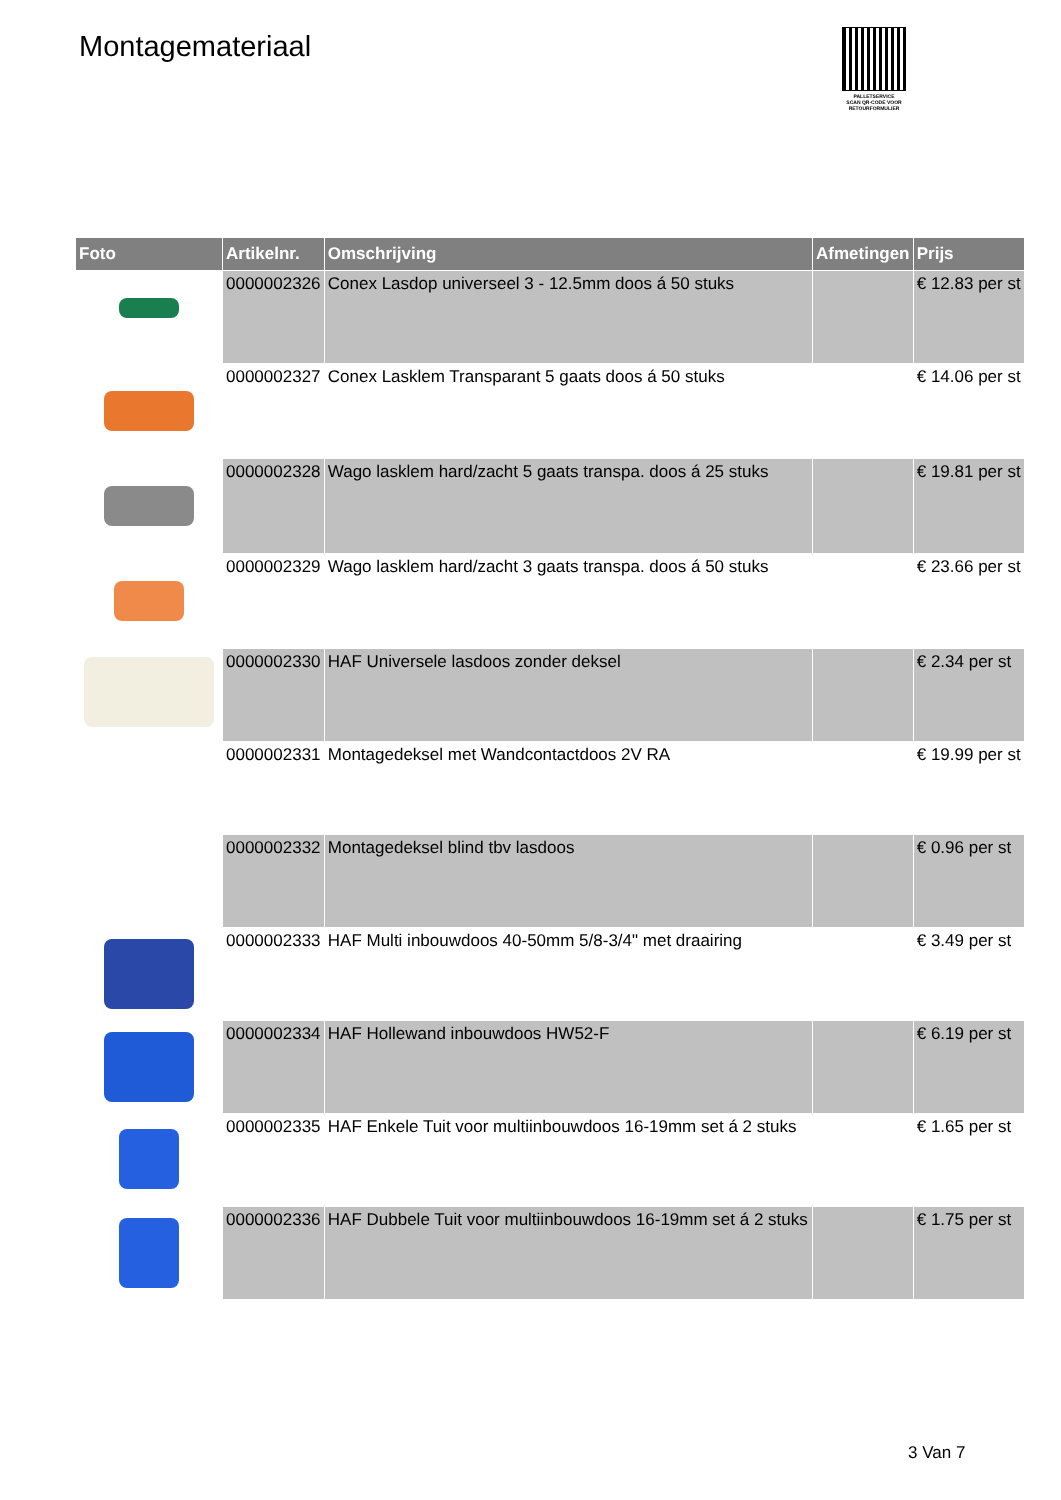Montagemateriaal
PALLETSERVICE
SCAN QR-CODE VOOR RETOURFORMULIER
| Foto | Artikelnr. | Omschrijving | Afmetingen | Prijs |
| --- | --- | --- | --- | --- |
| | 0000002326 | Conex Lasdop universeel 3 - 12.5mm doos á 50 stuks | | € 12.83 per st |
| | 0000002327 | Conex Lasklem Transparant 5 gaats doos á 50 stuks | | € 14.06 per st |
| | 0000002328 | Wago lasklem hard/zacht 5 gaats transpa. doos á 25 stuks | | € 19.81 per st |
| | 0000002329 | Wago lasklem hard/zacht 3 gaats transpa. doos á 50 stuks | | € 23.66 per st |
| | 0000002330 | HAF Universele lasdoos zonder deksel | | € 2.34 per st |
| | 0000002331 | Montagedeksel met Wandcontactdoos 2V RA | | € 19.99 per st |
| | 0000002332 | Montagedeksel blind tbv lasdoos | | € 0.96 per st |
| | 0000002333 | HAF Multi inbouwdoos 40-50mm 5/8-3/4" met draairing | | € 3.49 per st |
| | 0000002334 | HAF Hollewand inbouwdoos HW52-F | | € 6.19 per st |
| | 0000002335 | HAF Enkele Tuit voor multiinbouwdoos 16-19mm set á 2 stuks | | € 1.65 per st |
| | 0000002336 | HAF Dubbele Tuit voor multiinbouwdoos 16-19mm set á 2 stuks | | € 1.75 per st |
3 Van 7